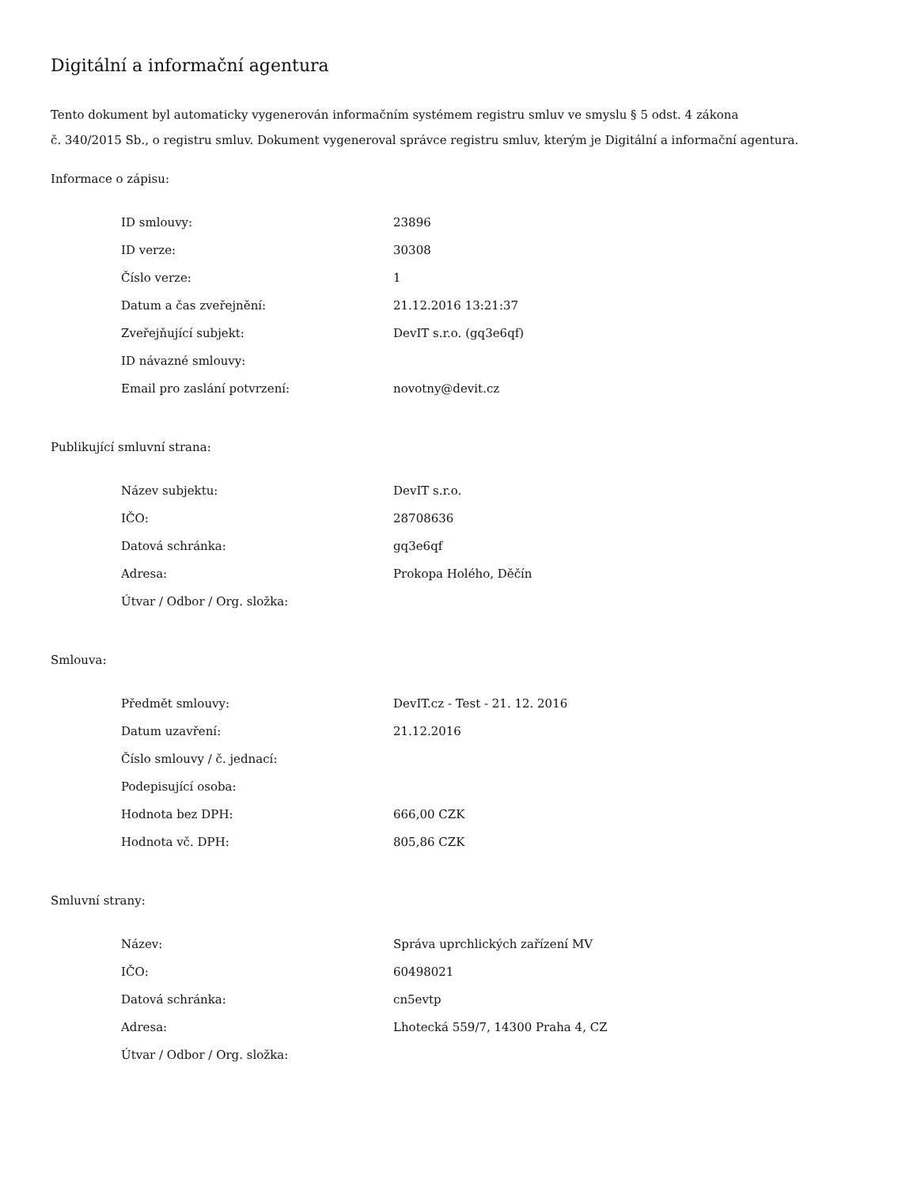Digitální a informační agentura
Tento dokument byl automaticky vygenerován informačním systémem registru smluv ve smyslu § 5 odst. 4 zákona
č. 340/2015 Sb., o registru smluv. Dokument vygeneroval správce registru smluv, kterým je Digitální a informační agentura.
Informace o zápisu:
| ID smlouvy: | 23896 |
| ID verze: | 30308 |
| Číslo verze: | 1 |
| Datum a čas zveřejnění: | 21.12.2016 13:21:37 |
| Zveřejňující subjekt: | DevIT s.r.o. (gq3e6qf) |
| ID návazné smlouvy: | |
| Email pro zaslání potvrzení: | novotny@devit.cz |
Publikující smluvní strana:
| Název subjektu: | DevIT s.r.o. |
| IČO: | 28708636 |
| Datová schránka: | gq3e6qf |
| Adresa: | Prokopa Holého, Děčín |
| Útvar / Odbor / Org. složka: | |
Smlouva:
| Předmět smlouvy: | DevIT.cz - Test - 21. 12. 2016 |
| Datum uzavření: | 21.12.2016 |
| Číslo smlouvy / č. jednací: | |
| Podepisující osoba: | |
| Hodnota bez DPH: | 666,00 CZK |
| Hodnota vč. DPH: | 805,86 CZK |
Smluvní strany:
| Název: | Správa uprchlických zařízení MV |
| IČO: | 60498021 |
| Datová schránka: | cn5evtp |
| Adresa: | Lhotecká 559/7, 14300 Praha 4, CZ |
| Útvar / Odbor / Org. složka: | |